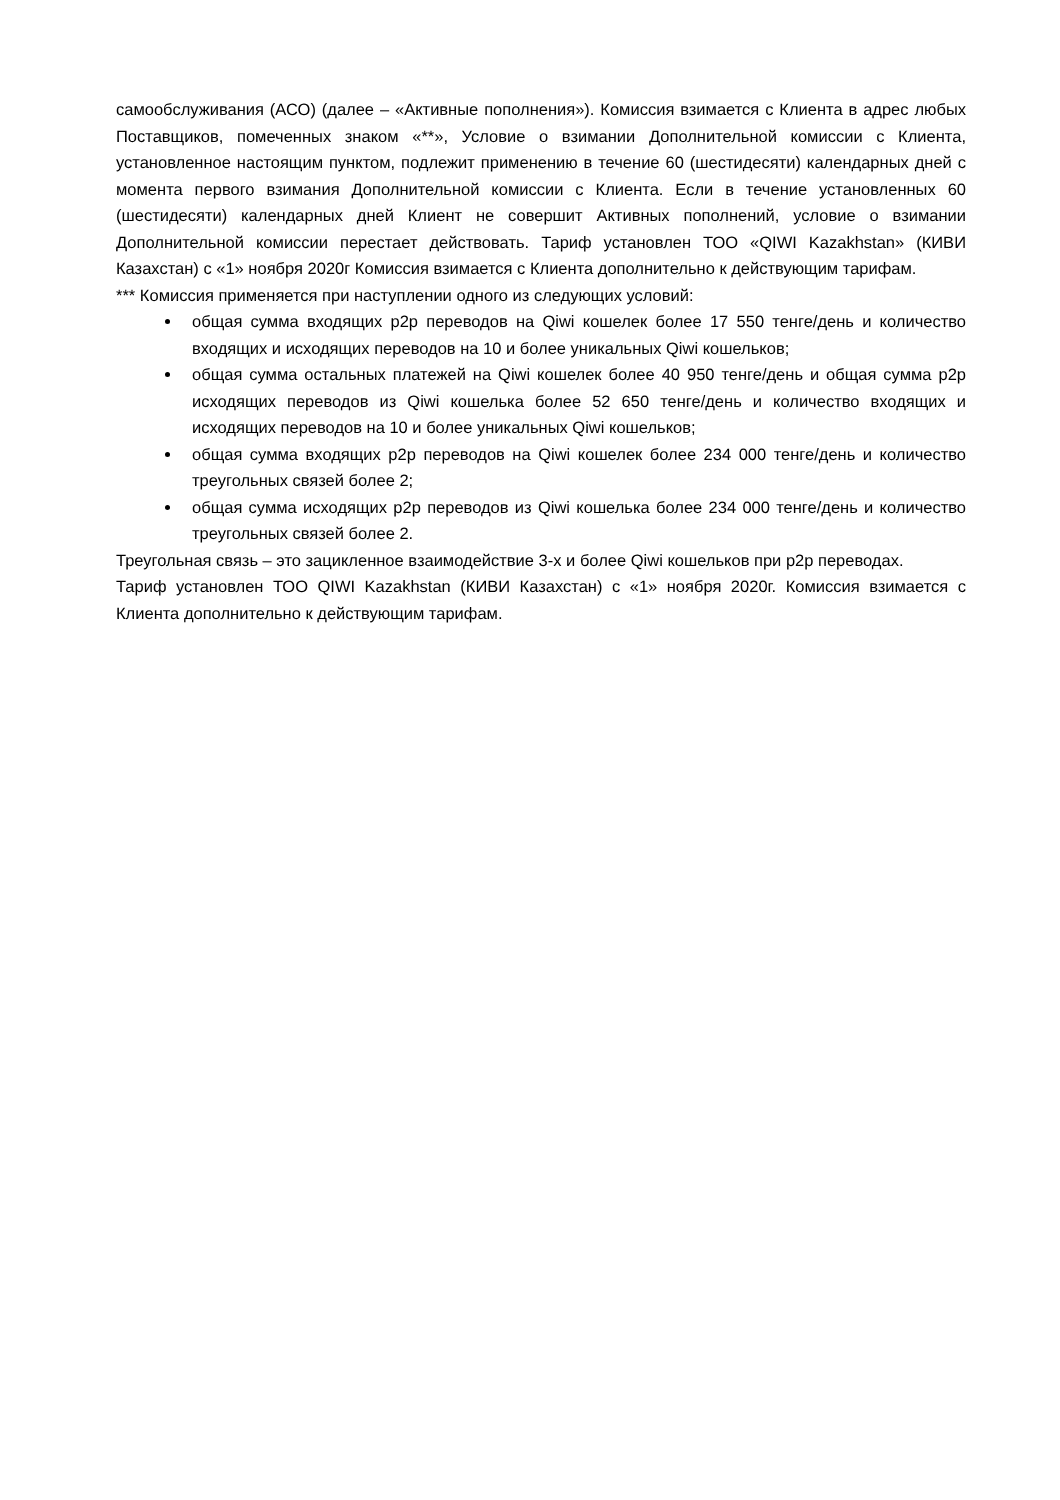самообслуживания (АСО) (далее – «Активные пополнения»). Комиссия взимается с Клиента в адрес любых Поставщиков, помеченных знаком «**», Условие о взимании Дополнительной комиссии с Клиента, установленное настоящим пунктом, подлежит применению в течение 60 (шестидесяти) календарных дней с момента первого взимания Дополнительной комиссии с Клиента. Если в течение установленных 60 (шестидесяти) календарных дней Клиент не совершит Активных пополнений, условие о взимании Дополнительной комиссии перестает действовать. Тариф установлен ТОО «QIWI Kazakhstan» (КИВИ Казахстан) с «1» ноября 2020г Комиссия взимается с Клиента дополнительно к действующим тарифам.
*** Комиссия применяется при наступлении одного из следующих условий:
общая сумма входящих p2p переводов на Qiwi кошелек более 17 550 тенге/день и количество входящих и исходящих переводов на 10 и более уникальных Qiwi кошельков;
общая сумма остальных платежей на Qiwi кошелек более 40 950 тенге/день и общая сумма p2p исходящих переводов из Qiwi кошелька более 52 650 тенге/день и количество входящих и исходящих переводов на 10 и более уникальных Qiwi кошельков;
общая сумма входящих p2p переводов на Qiwi кошелек более 234 000 тенге/день и количество треугольных связей более 2;
общая сумма исходящих p2p переводов из Qiwi кошелька более 234 000 тенге/день и количество треугольных связей более 2.
Треугольная связь – это зацикленное взаимодействие 3-х и более Qiwi кошельков при p2p переводах.
Тариф установлен ТОО QIWI Kazakhstan (КИВИ Казахстан) с «1» ноября 2020г. Комиссия взимается с Клиента дополнительно к действующим тарифам.